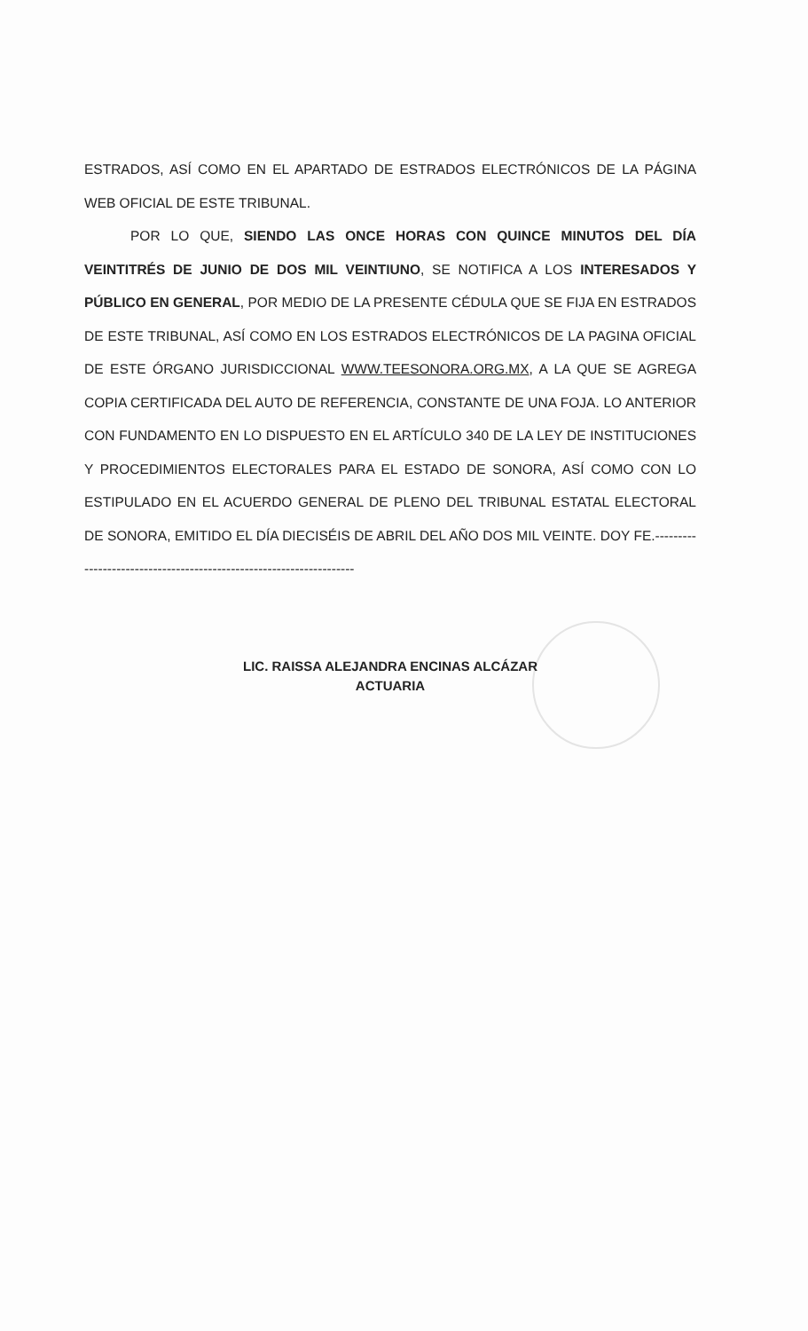ESTRADOS, ASÍ COMO EN EL APARTADO DE ESTRADOS ELECTRÓNICOS DE LA PÁGINA WEB OFICIAL DE ESTE TRIBUNAL.
POR LO QUE, SIENDO LAS ONCE HORAS CON QUINCE MINUTOS DEL DÍA VEINTITRÉS DE JUNIO DE DOS MIL VEINTIUNO, SE NOTIFICA A LOS INTERESADOS Y PÚBLICO EN GENERAL, POR MEDIO DE LA PRESENTE CÉDULA QUE SE FIJA EN ESTRADOS DE ESTE TRIBUNAL, ASÍ COMO EN LOS ESTRADOS ELECTRÓNICOS DE LA PAGINA OFICIAL DE ESTE ÓRGANO JURISDICCIONAL WWW.TEESONORA.ORG.MX, A LA QUE SE AGREGA COPIA CERTIFICADA DEL AUTO DE REFERENCIA, CONSTANTE DE UNA FOJA. LO ANTERIOR CON FUNDAMENTO EN LO DISPUESTO EN EL ARTÍCULO 340 DE LA LEY DE INSTITUCIONES Y PROCEDIMIENTOS ELECTORALES PARA EL ESTADO DE SONORA, ASÍ COMO CON LO ESTIPULADO EN EL ACUERDO GENERAL DE PLENO DEL TRIBUNAL ESTATAL ELECTORAL DE SONORA, EMITIDO EL DÍA DIECISÉIS DE ABRIL DEL AÑO DOS MIL VEINTE. DOY FE.--------------------------------------------------------------------
LIC. RAISSA ALEJANDRA ENCINAS ALCÁZAR
ACTUARIA